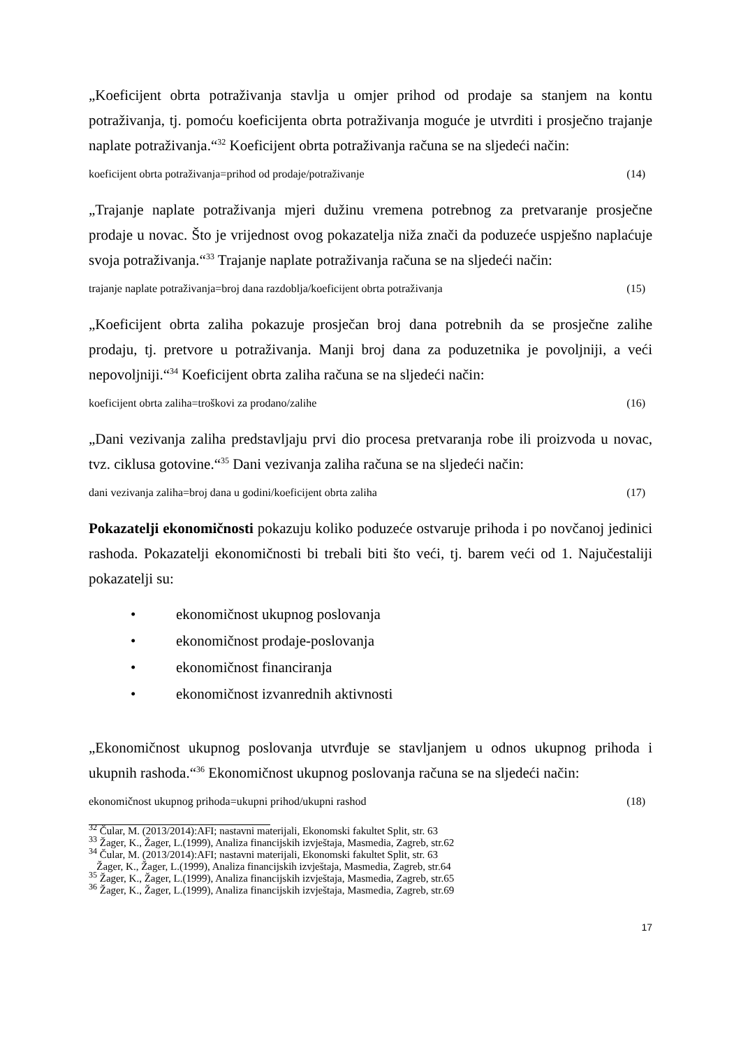„Koeficijent obrta potraživanja stavlja u omjer prihod od prodaje sa stanjem na kontu potraživanja, tj. pomoću koeficijenta obrta potraživanja moguće je utvrditi i prosječno trajanje naplate potraživanja.“<sup>32</sup> Koeficijent obrta potraživanja računa se na sljedeći način:
koeficijent obrta potraživanja=prihod od prodaje/potraživanje (14)
„Trajanje naplate potraživanja mjeri dužinu vremena potrebnog za pretvaranje prosječne prodaje u novac. Što je vrijednost ovog pokazatelja niža znači da poduzeće uspješno naplaćuje svoja potraživanja.“<sup>33</sup> Trajanje naplate potraživanja računa se na sljedeći način:
trajanje naplate potraživanja=broj dana razdoblja/koeficijent obrta potraživanja (15)
„Koeficijent obrta zaliha pokazuje prosječan broj dana potrebnih da se prosječne zalihe prodaju, tj. pretvore u potraživanja. Manji broj dana za poduzetnika je povoljniji, a veći nepovoljniji.“<sup>34</sup> Koeficijent obrta zaliha računa se na sljedeći način:
koeficijent obrta zaliha=troškovi za prodano/zalihe (16)
„Dani vezivanja zaliha predstavljaju prvi dio procesa pretvaranja robe ili proizvoda u novac, tvz. ciklusa gotovine.“<sup>35</sup> Dani vezivanja zaliha računa se na sljedeći način:
dani vezivanja zaliha=broj dana u godini/koeficijent obrta zaliha (17)
Pokazatelji ekonomičnosti pokazuju koliko poduzeće ostvaruje prihoda i po novčanoj jedinici rashoda. Pokazatelji ekonomičnosti bi trebali biti što veći, tj. barem veći od 1. Najučestaliji pokazatelji su:
• ekonomičnost ukupnog poslovanja
• ekonomičnost prodaje-poslovanja
• ekonomičnost financiranja
• ekonomičnost izvanrednih aktivnosti
„Ekonomičnost ukupnog poslovanja utvrđuje se stavljanjem u odnos ukupnog prihoda i ukupnih rashoda.“<sup>36</sup> Ekonomičnost ukupnog poslovanja računa se na sljedeći način:
ekonomičnost ukupnog prihoda=ukupni prihod/ukupni rashod (18)
<sup>32</sup> Čular, M. (2013/2014):AFI; nastavni materijali, Ekonomski fakultet Split, str. 63
<sup>33</sup> Žager, K., Žager, L.(1999), Analiza financijskih izvještaja, Masmedia, Zagreb, str.62
<sup>34</sup> Čular, M. (2013/2014):AFI; nastavni materijali, Ekonomski fakultet Split, str. 63
Žager, K., Žager, L.(1999), Analiza financijskih izvještaja, Masmedia, Zagreb, str.64
<sup>35</sup> Žager, K., Žager, L.(1999), Analiza financijskih izvještaja, Masmedia, Zagreb, str.65
<sup>36</sup> Žager, K., Žager, L.(1999), Analiza financijskih izvještaja, Masmedia, Zagreb, str.69
17